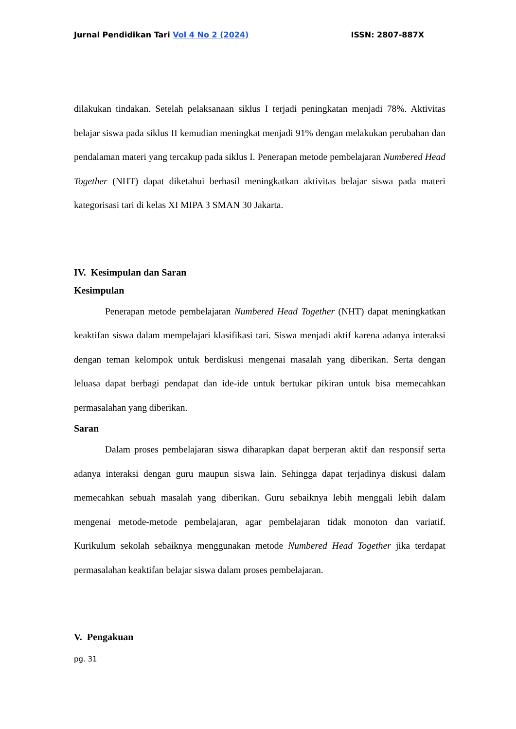Jurnal Pendidikan Tari Vol 4 No 2 (2024) ISSN: 2807-887X
dilakukan tindakan. Setelah pelaksanaan siklus I terjadi peningkatan menjadi 78%. Aktivitas belajar siswa pada siklus II kemudian meningkat menjadi 91% dengan melakukan perubahan dan pendalaman materi yang tercakup pada siklus I. Penerapan metode pembelajaran Numbered Head Together (NHT) dapat diketahui berhasil meningkatkan aktivitas belajar siswa pada materi kategorisasi tari di kelas XI MIPA 3 SMAN 30 Jakarta.
IV. Kesimpulan dan Saran
Kesimpulan
Penerapan metode pembelajaran Numbered Head Together (NHT) dapat meningkatkan keaktifan siswa dalam mempelajari klasifikasi tari. Siswa menjadi aktif karena adanya interaksi dengan teman kelompok untuk berdiskusi mengenai masalah yang diberikan. Serta dengan leluasa dapat berbagi pendapat dan ide-ide untuk bertukar pikiran untuk bisa memecahkan permasalahan yang diberikan.
Saran
Dalam proses pembelajaran siswa diharapkan dapat berperan aktif dan responsif serta adanya interaksi dengan guru maupun siswa lain. Sehingga dapat terjadinya diskusi dalam memecahkan sebuah masalah yang diberikan. Guru sebaiknya lebih menggali lebih dalam mengenai metode-metode pembelajaran, agar pembelajaran tidak monoton dan variatif. Kurikulum sekolah sebaiknya menggunakan metode Numbered Head Together jika terdapat permasalahan keaktifan belajar siswa dalam proses pembelajaran.
V. Pengakuan
pg. 31